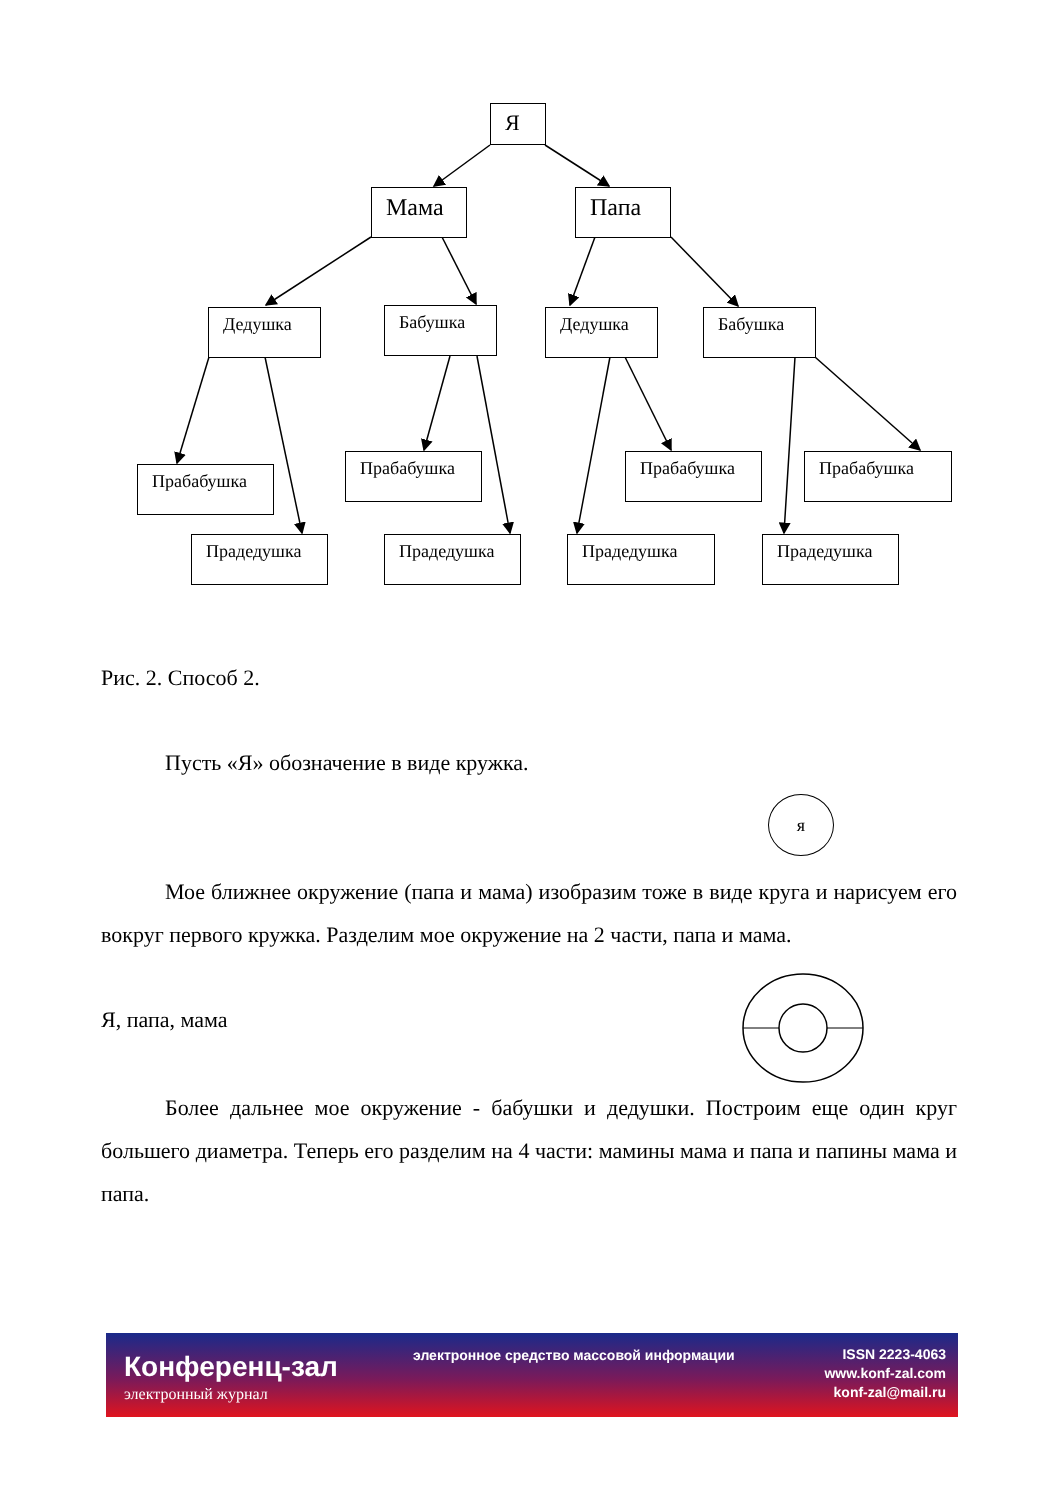Я
Мама Папа
Дедушка Бабушка Дедушка Бабушка
Прабабушка
Прабабушка Прабабушка Прабабушка
Прадедушка Прадедушка Прадедушка Прадедушка
Рис. 2. Способ 2.
Пусть «Я» обозначение в виде кружка.
я
Мое ближнее окружение (папа и мама) изобразим тоже в виде круга и нарисуем его вокруг первого кружка. Разделим мое окружение на 2 части, папа и мама.
Я, папа, мама
Более дальнее мое окружение - бабушки и дедушки. Построим еще один круг большего диаметра. Теперь его разделим на 4 части: мамины мама и папа и папины мама и папа.
Конференц-зал
электронный журнал
электронное средство массовой информации
ISSN 2223-4063
www.konf-zal.com
konf-zal@mail.ru